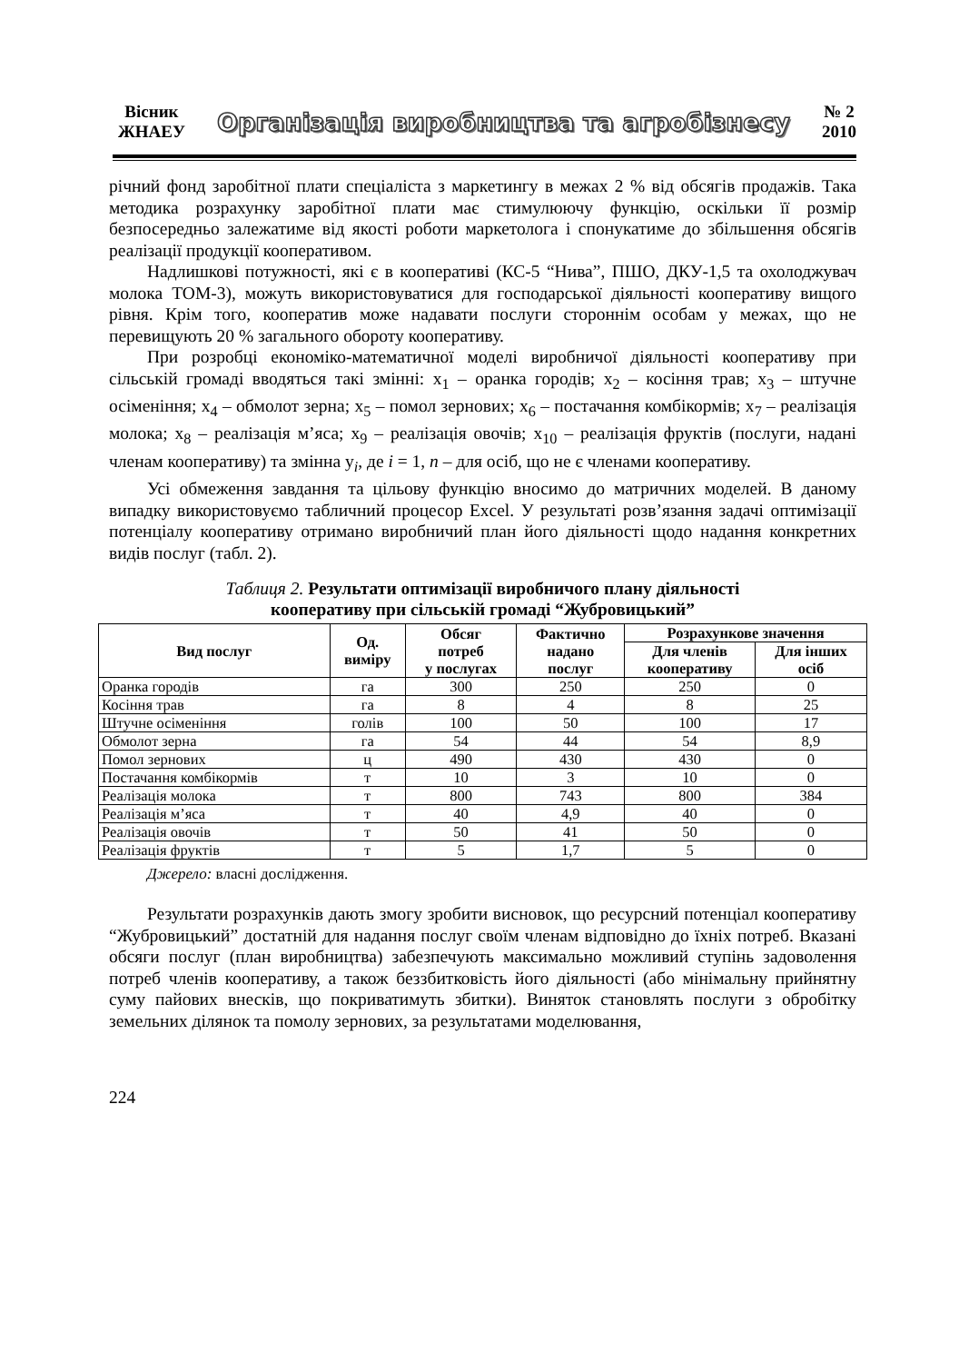Вісник
ЖНАЕУ
Організація виробництва та агробізнесу
№ 2
2010
річний фонд заробітної плати спеціаліста з маркетингу в межах 2 % від обсягів продажів. Така методика розрахунку заробітної плати має стимулюючу функцію, оскільки її розмір безпосередньо залежатиме від якості роботи маркетолога і спонукатиме до збільшення обсягів реалізації продукції кооперативом.
Надлишкові потужності, які є в кооперативі (КС-5 “Нива”, ПШО, ДКУ-1,5 та охолоджувач молока ТОМ-3), можуть використовуватися для господарської діяльності кооперативу вищого рівня. Крім того, кооператив може надавати послуги стороннім особам у межах, що не перевищують 20 % загального обороту кооперативу.
При розробці економіко-математичної моделі виробничої діяльності кооперативу при сільській громаді вводяться такі змінні: x<sub>1</sub> – оранка городів; x<sub>2</sub> – косіння трав; x<sub>3</sub> – штучне осіменіння; x<sub>4</sub> – обмолот зерна; x<sub>5</sub> – помол зернових; x<sub>6</sub> – постачання комбікормів; x<sub>7</sub> – реалізація молока; x<sub>8</sub> – реалізація м’яса; x<sub>9</sub> – реалізація овочів; x<sub>10</sub> – реалізація фруктів (послуги, надані членам кооперативу) та змінна y<sub>i</sub>, де i = 1, n – для осіб, що не є членами кооперативу.
Усі обмеження завдання та цільову функцію вносимо до матричних моделей. В даному випадку використовуємо табличний процесор Excel. У результаті розв’язання задачі оптимізації потенціалу кооперативу отримано виробничий план його діяльності щодо надання конкретних видів послуг (табл. 2).
Таблиця 2. Результати оптимізації виробничого плану діяльності
кооперативу при сільській громаді “Жубровицький”
| Вид послуг | Од. виміру | Обсяг потреб у послугах | Фактично надано послуг | Розрахункове значення | |
| --- | --- | --- | --- | --- | --- |
| | | | | Для членів кооперативу | Для інших осіб |
| Оранка городів | га | 300 | 250 | 250 | 0 |
| Косіння трав | га | 8 | 4 | 8 | 25 |
| Штучне осіменіння | голів | 100 | 50 | 100 | 17 |
| Обмолот зерна | га | 54 | 44 | 54 | 8,9 |
| Помол зернових | ц | 490 | 430 | 430 | 0 |
| Постачання комбікормів | т | 10 | 3 | 10 | 0 |
| Реалізація молока | т | 800 | 743 | 800 | 384 |
| Реалізація м’яса | т | 40 | 4,9 | 40 | 0 |
| Реалізація овочів | т | 50 | 41 | 50 | 0 |
| Реалізація фруктів | т | 5 | 1,7 | 5 | 0 |
Джерело: власні дослідження.
Результати розрахунків дають змогу зробити висновок, що ресурсний потенціал кооперативу “Жубровицький” достатній для надання послуг своїм членам відповідно до їхніх потреб. Вказані обсяги послуг (план виробництва) забезпечують максимально можливий ступінь задоволення потреб членів кооперативу, а також беззбитковість його діяльності (або мінімальну прийнятну суму пайових внесків, що покриватимуть збитки). Виняток становлять послуги з обробітку земельних ділянок та помолу зернових, за результатами моделювання,
224